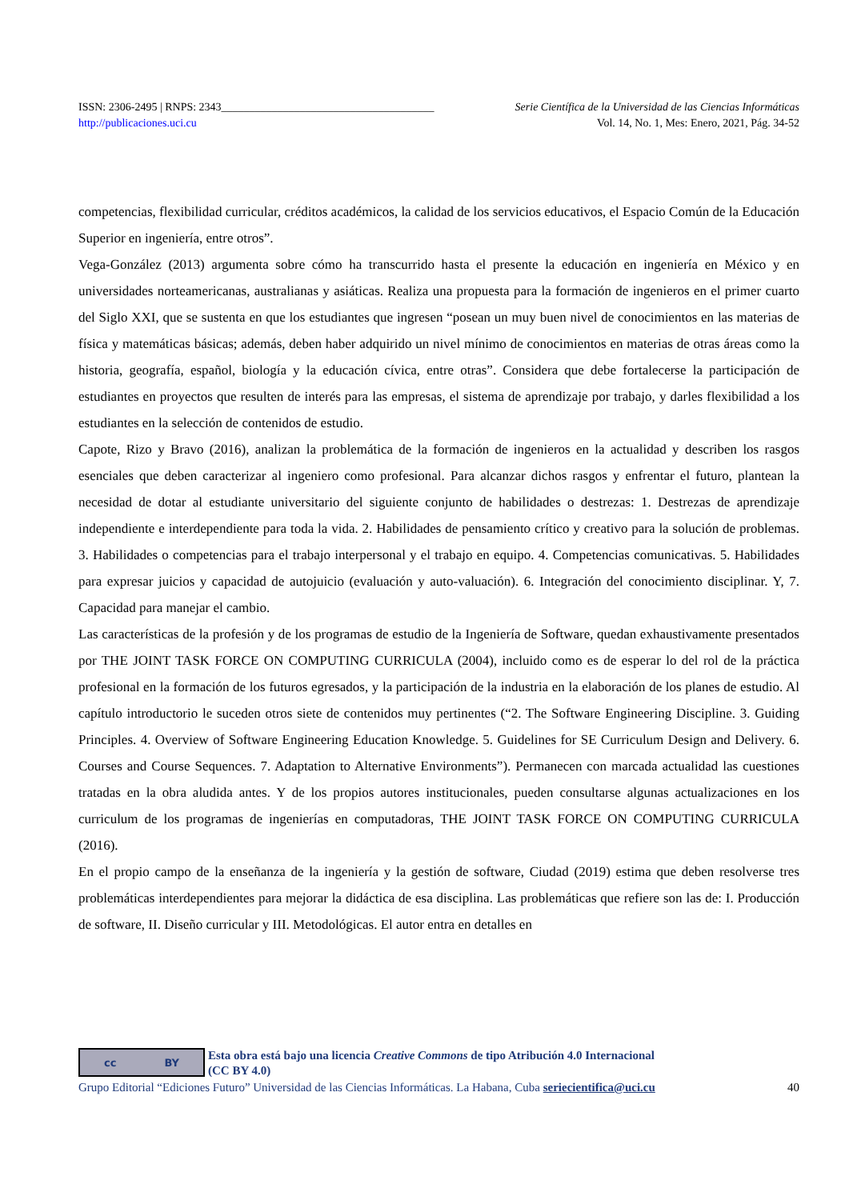ISSN: 2306-2495 | RNPS: 2343______________________________________ Serie Científica de la Universidad de las Ciencias Informáticas
http://publicaciones.uci.cu Vol. 14, No. 1, Mes: Enero, 2021, Pág. 34-52
competencias, flexibilidad curricular, créditos académicos, la calidad de los servicios educativos, el Espacio Común de la Educación Superior en ingeniería, entre otros”.
Vega-González (2013) argumenta sobre cómo ha transcurrido hasta el presente la educación en ingeniería en México y en universidades norteamericanas, australianas y asiáticas. Realiza una propuesta para la formación de ingenieros en el primer cuarto del Siglo XXI, que se sustenta en que los estudiantes que ingresen “posean un muy buen nivel de conocimientos en las materias de física y matemáticas básicas; además, deben haber adquirido un nivel mínimo de conocimientos en materias de otras áreas como la historia, geografía, español, biología y la educación cívica, entre otras”. Considera que debe fortalecerse la participación de estudiantes en proyectos que resulten de interés para las empresas, el sistema de aprendizaje por trabajo, y darles flexibilidad a los estudiantes en la selección de contenidos de estudio.
Capote, Rizo y Bravo (2016), analizan la problemática de la formación de ingenieros en la actualidad y describen los rasgos esenciales que deben caracterizar al ingeniero como profesional. Para alcanzar dichos rasgos y enfrentar el futuro, plantean la necesidad de dotar al estudiante universitario del siguiente conjunto de habilidades o destrezas: 1. Destrezas de aprendizaje independiente e interdependiente para toda la vida. 2. Habilidades de pensamiento crítico y creativo para la solución de problemas. 3. Habilidades o competencias para el trabajo interpersonal y el trabajo en equipo. 4. Competencias comunicativas. 5. Habilidades para expresar juicios y capacidad de autojuicio (evaluación y auto-valuación). 6. Integración del conocimiento disciplinar. Y, 7. Capacidad para manejar el cambio.
Las características de la profesión y de los programas de estudio de la Ingeniería de Software, quedan exhaustivamente presentados por THE JOINT TASK FORCE ON COMPUTING CURRICULA (2004), incluido como es de esperar lo del rol de la práctica profesional en la formación de los futuros egresados, y la participación de la industria en la elaboración de los planes de estudio. Al capítulo introductorio le suceden otros siete de contenidos muy pertinentes (“2. The Software Engineering Discipline. 3. Guiding Principles. 4. Overview of Software Engineering Education Knowledge. 5. Guidelines for SE Curriculum Design and Delivery. 6. Courses and Course Sequences. 7. Adaptation to Alternative Environments”). Permanecen con marcada actualidad las cuestiones tratadas en la obra aludida antes. Y de los propios autores institucionales, pueden consultarse algunas actualizaciones en los curriculum de los programas de ingenierías en computadoras, THE JOINT TASK FORCE ON COMPUTING CURRICULA (2016).
En el propio campo de la enseñanza de la ingeniería y la gestión de software, Ciudad (2019) estima que deben resolverse tres problemáticas interdependientes para mejorar la didáctica de esa disciplina. Las problemáticas que refiere son las de: I. Producción de software, II. Diseño curricular y III. Metodológicas. El autor entra en detalles en
cc BY
Esta obra está bajo una licencia Creative Commons de tipo Atribución 4.0 Internacional
(CC BY 4.0)
Grupo Editorial “Ediciones Futuro” Universidad de las Ciencias Informáticas. La Habana, Cuba seriecientifica@uci.cu 40